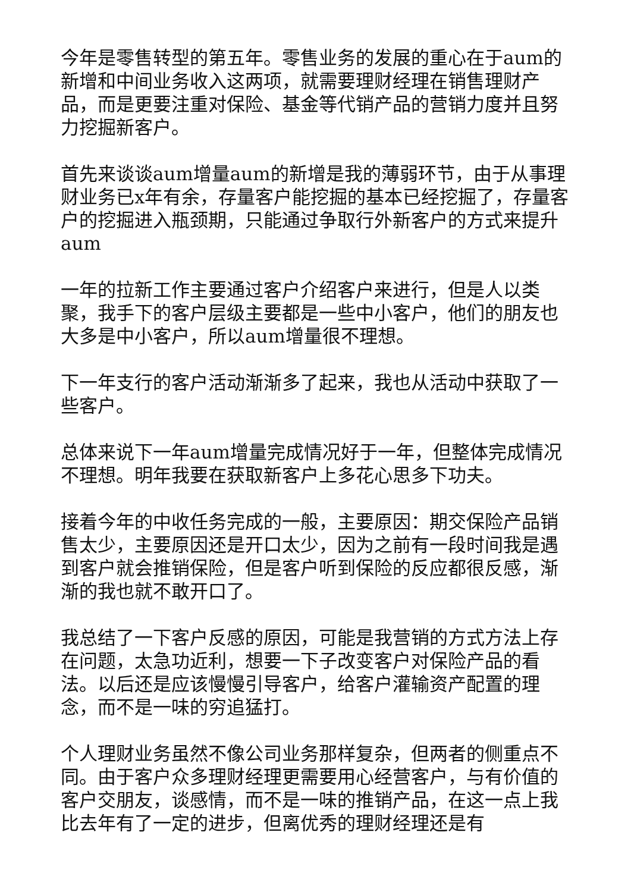今年是零售转型的第五年。零售业务的发展的重心在于aum的新增和中间业务收入这两项，就需要理财经理在销售理财产品，而是更要注重对保险、基金等代销产品的营销力度并且努力挖掘新客户。
首先来谈谈aum增量aum的新增是我的薄弱环节，由于从事理财业务已x年有余，存量客户能挖掘的基本已经挖掘了，存量客户的挖掘进入瓶颈期，只能通过争取行外新客户的方式来提升aum
一年的拉新工作主要通过客户介绍客户来进行，但是人以类聚，我手下的客户层级主要都是一些中小客户，他们的朋友也大多是中小客户，所以aum增量很不理想。
下一年支行的客户活动渐渐多了起来，我也从活动中获取了一些客户。
总体来说下一年aum增量完成情况好于一年，但整体完成情况不理想。明年我要在获取新客户上多花心思多下功夫。
接着今年的中收任务完成的一般，主要原因：期交保险产品销售太少，主要原因还是开口太少，因为之前有一段时间我是遇到客户就会推销保险，但是客户听到保险的反应都很反感，渐渐的我也就不敢开口了。
我总结了一下客户反感的原因，可能是我营销的方式方法上存在问题，太急功近利，想要一下子改变客户对保险产品的看法。以后还是应该慢慢引导客户，给客户灌输资产配置的理念，而不是一味的穷追猛打。
个人理财业务虽然不像公司业务那样复杂，但两者的侧重点不同。由于客户众多理财经理更需要用心经营客户，与有价值的客户交朋友，谈感情，而不是一味的推销产品，在这一点上我比去年有了一定的进步，但离优秀的理财经理还是有